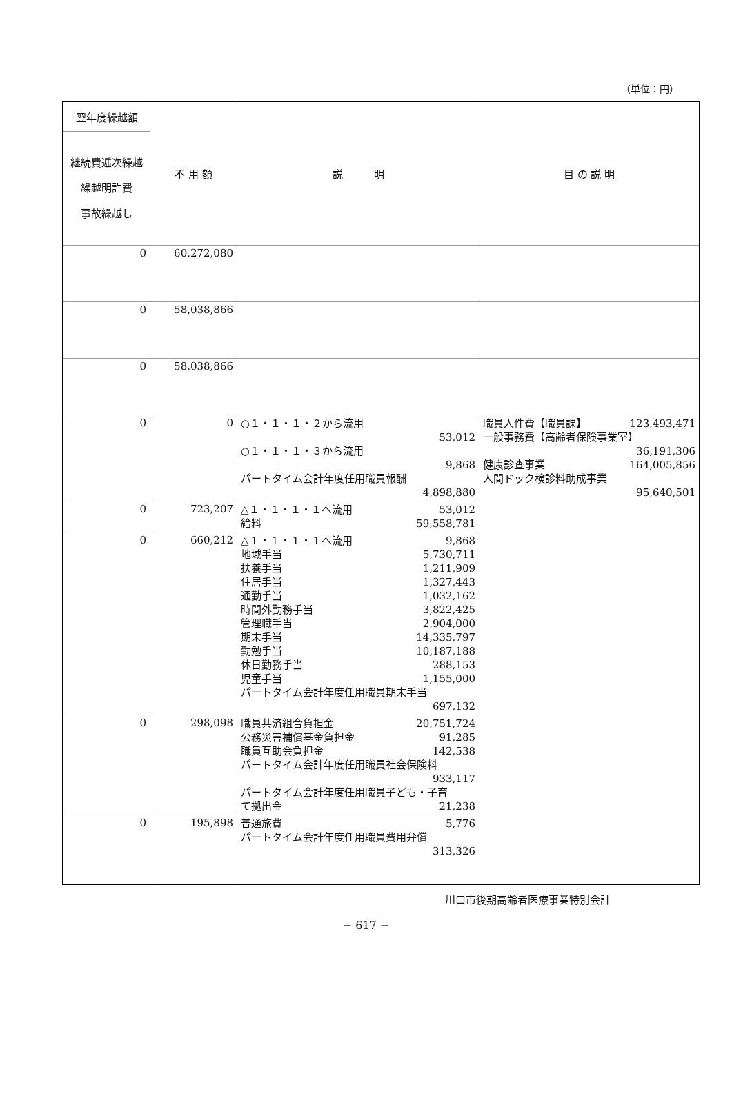（単位：円）
| 翌年度繰越額 | 不 用 額 | 説 明 | 目 の 説 明 |
| --- | --- | --- | --- |
| 継続費逓次繰越 繰越明許費 事故繰越し | | | |
| 0 | 60,272,080 | | |
| 0 | 58,038,866 | | |
| 0 | 58,038,866 | | |
| 0 | 0 | ○１・１・１・２から流用 53,012 ○１・１・１・３から流用 9,868 パートタイム会計年度任用職員報酬 4,898,880 | 職員人件費【職員課】 123,493,471 一般事務費【高齢者保険事業室】 36,191,306 健康診査事業 164,005,856 人間ドック検診料助成事業 95,640,501 |
| 0 | 723,207 | △１・１・１・１へ流用 53,012 給料 59,558,781 | |
| 0 | 660,212 | △１・１・１・１へ流用 9,868 地域手当 5,730,711 扶養手当 1,211,909 住居手当 1,327,443 通勤手当 1,032,162 時間外勤務手当 3,822,425 管理職手当 2,904,000 期末手当 14,335,797 勤勉手当 10,187,188 休日勤務手当 288,153 児童手当 1,155,000 パートタイム会計年度任用職員期末手当 697,132 | |
| 0 | 298,098 | 職員共済組合負担金 20,751,724 公務災害補償基金負担金 91,285 職員互助会負担金 142,538 パートタイム会計年度任用職員社会保険料 933,117 パートタイム会計年度任用職員子ども・子育 て拠出金 21,238 | |
| 0 | 195,898 | 普通旅費 5,776 パートタイム会計年度任用職員費用弁償 313,326 | |
川口市後期高齢者医療事業特別会計
− 617 −